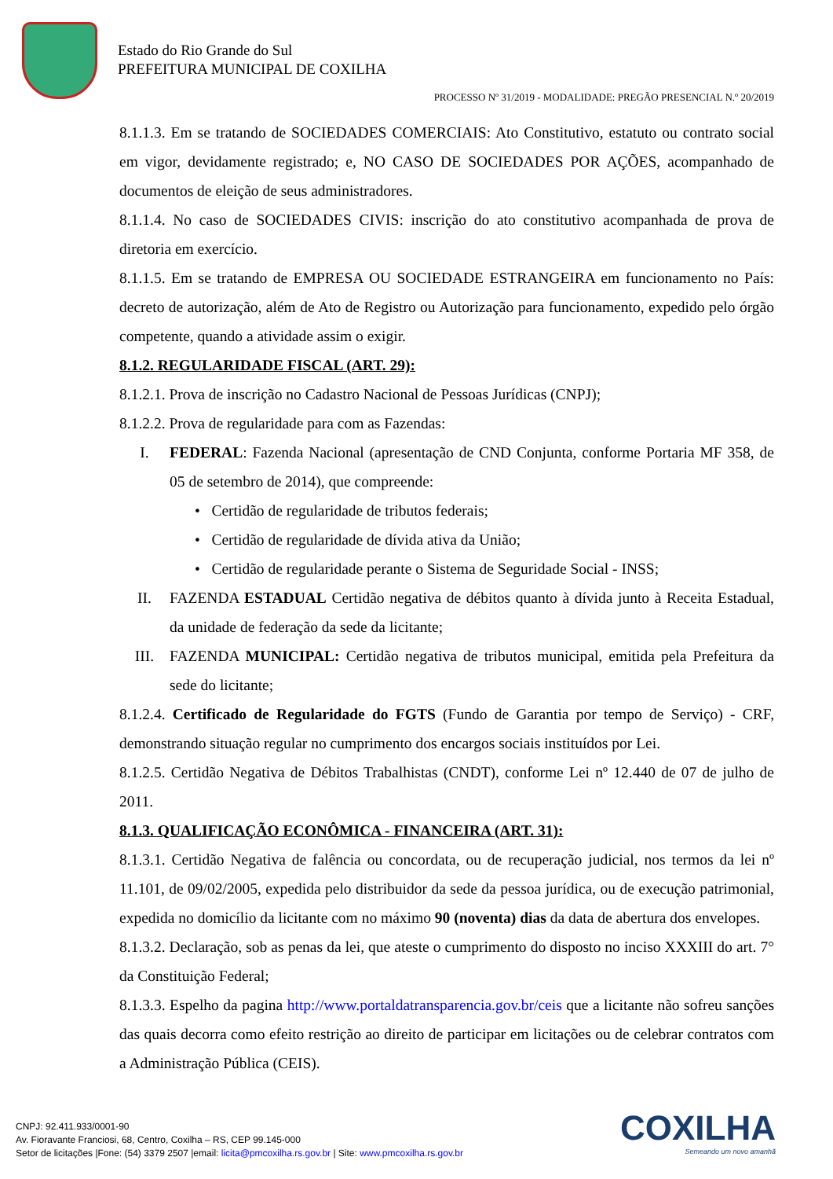Estado do Rio Grande do Sul
PREFEITURA MUNICIPAL DE COXILHA
PROCESSO Nº 31/2019 - MODALIDADE: PREGÃO PRESENCIAL N.º 20/2019
8.1.1.3. Em se tratando de SOCIEDADES COMERCIAIS: Ato Constitutivo, estatuto ou contrato social em vigor, devidamente registrado; e, NO CASO DE SOCIEDADES POR AÇÕES, acompanhado de documentos de eleição de seus administradores.
8.1.1.4. No caso de SOCIEDADES CIVIS: inscrição do ato constitutivo acompanhada de prova de diretoria em exercício.
8.1.1.5. Em se tratando de EMPRESA OU SOCIEDADE ESTRANGEIRA em funcionamento no País: decreto de autorização, além de Ato de Registro ou Autorização para funcionamento, expedido pelo órgão competente, quando a atividade assim o exigir.
8.1.2. REGULARIDADE FISCAL (ART. 29):
8.1.2.1. Prova de inscrição no Cadastro Nacional de Pessoas Jurídicas (CNPJ);
8.1.2.2. Prova de regularidade para com as Fazendas:
I. FEDERAL: Fazenda Nacional (apresentação de CND Conjunta, conforme Portaria MF 358, de 05 de setembro de 2014), que compreende:
• Certidão de regularidade de tributos federais;
• Certidão de regularidade de dívida ativa da União;
• Certidão de regularidade perante o Sistema de Seguridade Social - INSS;
II. FAZENDA ESTADUAL Certidão negativa de débitos quanto à dívida junto à Receita Estadual, da unidade de federação da sede da licitante;
III. FAZENDA MUNICIPAL: Certidão negativa de tributos municipal, emitida pela Prefeitura da sede do licitante;
8.1.2.4. Certificado de Regularidade do FGTS (Fundo de Garantia por tempo de Serviço) - CRF, demonstrando situação regular no cumprimento dos encargos sociais instituídos por Lei.
8.1.2.5. Certidão Negativa de Débitos Trabalhistas (CNDT), conforme Lei nº 12.440 de 07 de julho de 2011.
8.1.3. QUALIFICAÇÃO ECONÔMICA - FINANCEIRA (ART. 31):
8.1.3.1. Certidão Negativa de falência ou concordata, ou de recuperação judicial, nos termos da lei nº 11.101, de 09/02/2005, expedida pelo distribuidor da sede da pessoa jurídica, ou de execução patrimonial, expedida no domicílio da licitante com no máximo 90 (noventa) dias da data de abertura dos envelopes.
8.1.3.2. Declaração, sob as penas da lei, que ateste o cumprimento do disposto no inciso XXXIII do art. 7° da Constituição Federal;
8.1.3.3. Espelho da pagina http://www.portaldatransparencia.gov.br/ceis que a licitante não sofreu sanções das quais decorra como efeito restrição ao direito de participar em licitações ou de celebrar contratos com a Administração Pública (CEIS).
CNPJ: 92.411.933/0001-90
Av. Fioravante Franciosi, 68, Centro, Coxilha – RS, CEP 99.145-000
Setor de licitações |Fone: (54) 3379 2507 |email: licita@pmcoxilha.rs.gov.br | Site: www.pmcoxilha.rs.gov.br
COXILHA
Semeando um novo amanhã